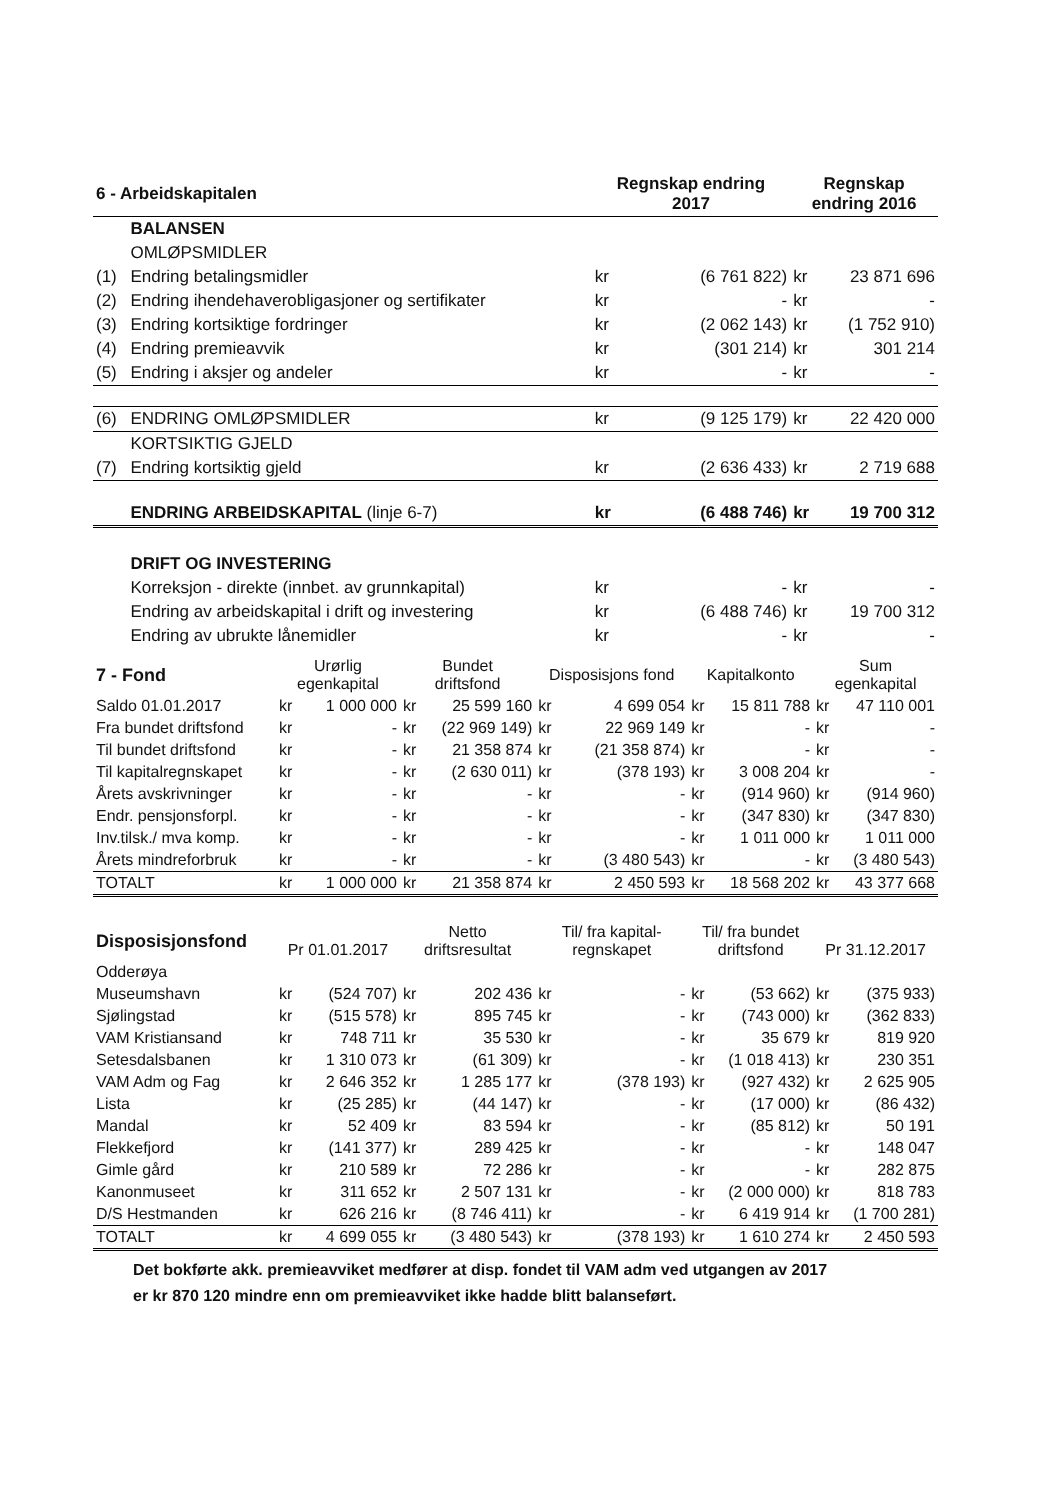| 6 - Arbeidskapitalen | | Regnskap endring 2017 | | Regnskap endring 2016 | |
| --- | --- | --- | --- | --- | --- |
| | BALANSEN | | | | |
| | OMLØPSMIDLER | | | | |
| (1) | Endring betalingsmidler | kr | (6 761 822) | kr | 23 871 696 |
| (2) | Endring ihendehaverobligasjoner og sertifikater | kr | - | kr | - |
| (3) | Endring kortsiktige fordringer | kr | (2 062 143) | kr | (1 752 910) |
| (4) | Endring premieavvik | kr | (301 214) | kr | 301 214 |
| (5) | Endring i aksjer og andeler | kr | - | kr | - |
| (6) | ENDRING OMLØPSMIDLER | kr | (9 125 179) | kr | 22 420 000 |
| | KORTSIKTIG GJELD | | | | |
| (7) | Endring kortsiktig gjeld | kr | (2 636 433) | kr | 2 719 688 |
| | ENDRING ARBEIDSKAPITAL (linje 6-7) | kr | (6 488 746) | kr | 19 700 312 |
| | DRIFT OG INVESTERING | | | | |
| | Korreksjon - direkte (innbet. av grunnkapital) | kr | - | kr | - |
| | Endring av arbeidskapital i drift og investering | kr | (6 488 746) | kr | 19 700 312 |
| | Endring av ubrukte lånemidler | kr | - | kr | - |
| 7 - Fond | Urørlig egenkapital | | Bundet driftsfond | | Disposisjons fond | | Kapitalkonto | | Sum egenkapital | |
| --- | --- | --- | --- | --- | --- | --- | --- | --- | --- | --- |
| Saldo 01.01.2017 | kr | 1 000 000 | kr | 25 599 160 | kr | 4 699 054 | kr | 15 811 788 | kr | 47 110 001 |
| Fra bundet driftsfond | kr | - | kr | (22 969 149) | kr | 22 969 149 | kr | - | kr | - |
| Til bundet driftsfond | kr | - | kr | 21 358 874 | kr | (21 358 874) | kr | - | kr | - |
| Til kapitalregnskapet | kr | - | kr | (2 630 011) | kr | (378 193) | kr | 3 008 204 | kr | - |
| Årets avskrivninger | kr | - | kr | - | kr | - | kr | (914 960) | kr | (914 960) |
| Endr. pensjonsforpl. | kr | - | kr | - | kr | - | kr | (347 830) | kr | (347 830) |
| Inv.tilsk./ mva komp. | kr | - | kr | - | kr | - | kr | 1 011 000 | kr | 1 011 000 |
| Årets mindreforbruk | kr | - | kr | - | kr | (3 480 543) | kr | - | kr | (3 480 543) |
| TOTALT | kr | 1 000 000 | kr | 21 358 874 | kr | 2 450 593 | kr | 18 568 202 | kr | 43 377 668 |
| Disposisjonsfond | Pr 01.01.2017 | | Netto driftsresultat | | Til/ fra kapital- regnskapet | | Til/ fra bundet driftsfond | | Pr 31.12.2017 | |
| Odderøya | | | | | | | | | | |
| Museumshavn | kr | (524 707) | kr | 202 436 | kr | - | kr | (53 662) | kr | (375 933) |
| Sjølingstad | kr | (515 578) | kr | 895 745 | kr | - | kr | (743 000) | kr | (362 833) |
| VAM Kristiansand | kr | 748 711 | kr | 35 530 | kr | - | kr | 35 679 | kr | 819 920 |
| Setesdalsbanen | kr | 1 310 073 | kr | (61 309) | kr | - | kr | (1 018 413) | kr | 230 351 |
| VAM Adm og Fag | kr | 2 646 352 | kr | 1 285 177 | kr | (378 193) | kr | (927 432) | kr | 2 625 905 |
| Lista | kr | (25 285) | kr | (44 147) | kr | - | kr | (17 000) | kr | (86 432) |
| Mandal | kr | 52 409 | kr | 83 594 | kr | - | kr | (85 812) | kr | 50 191 |
| Flekkefjord | kr | (141 377) | kr | 289 425 | kr | - | kr | - | kr | 148 047 |
| Gimle gård | kr | 210 589 | kr | 72 286 | kr | - | kr | - | kr | 282 875 |
| Kanonmuseet | kr | 311 652 | kr | 2 507 131 | kr | - | kr | (2 000 000) | kr | 818 783 |
| D/S Hestmanden | kr | 626 216 | kr | (8 746 411) | kr | - | kr | 6 419 914 | kr | (1 700 281) |
| TOTALT | kr | 4 699 055 | kr | (3 480 543) | kr | (378 193) | kr | 1 610 274 | kr | 2 450 593 |
Det bokførte akk. premieavviket medfører at disp. fondet til VAM adm ved utgangen av 2017
er kr 870 120 mindre enn om premieavviket ikke hadde blitt balanseført.